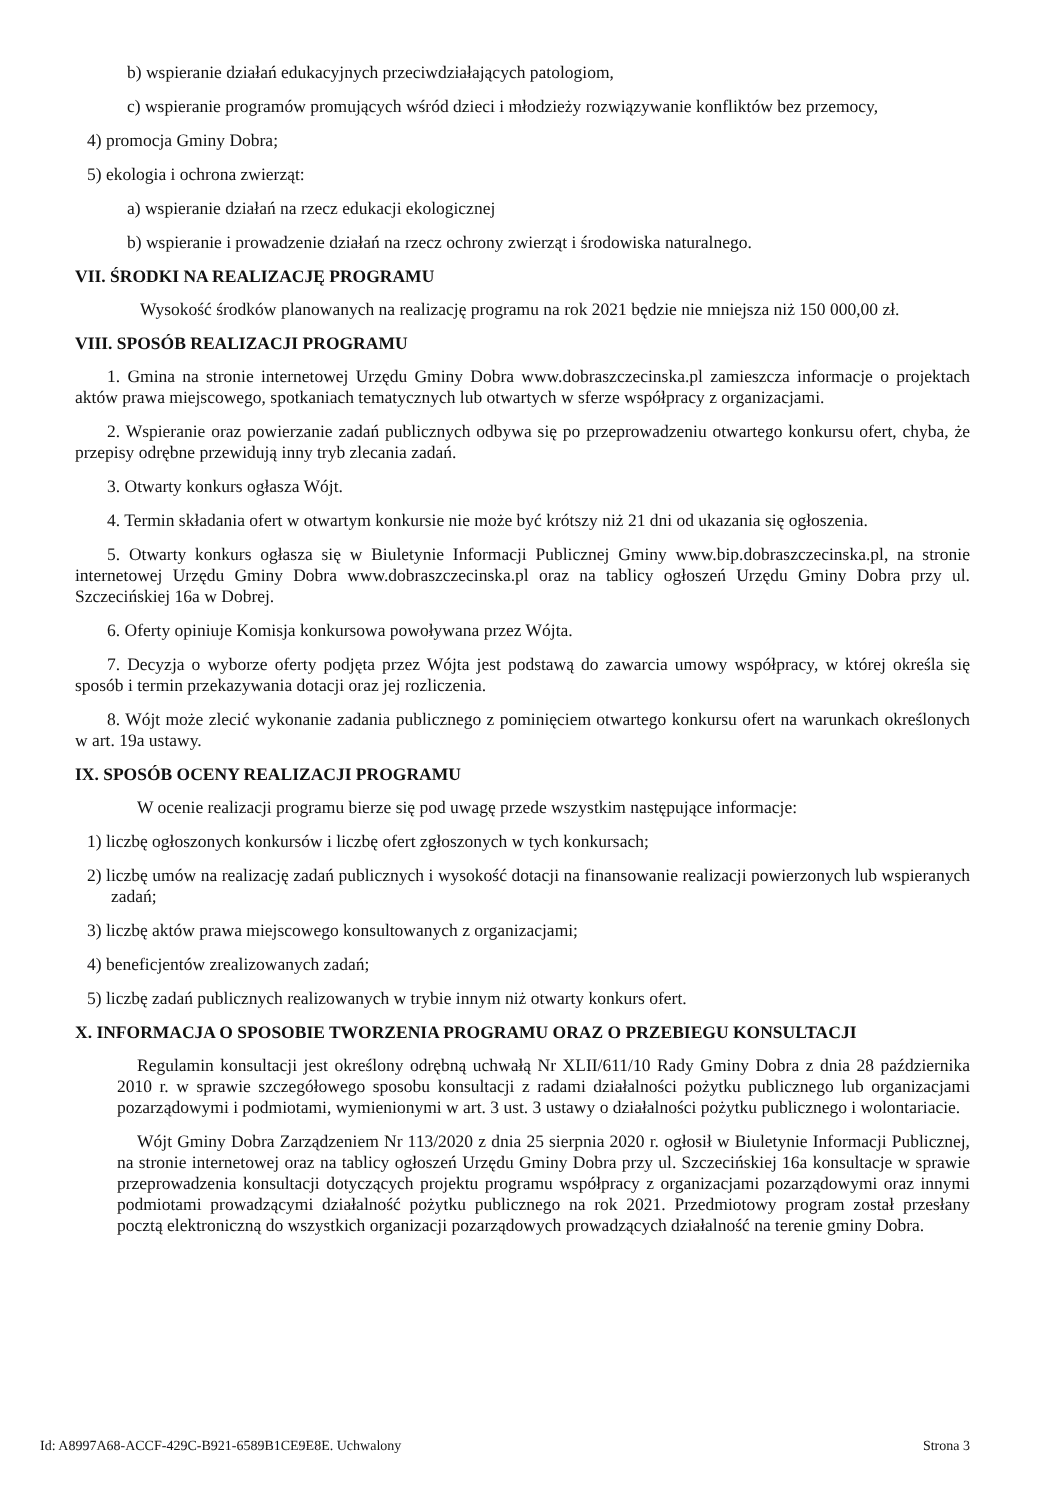b) wspieranie działań edukacyjnych przeciwdziałających patologiom,
c) wspieranie programów promujących wśród dzieci i młodzieży rozwiązywanie konfliktów bez przemocy,
4) promocja Gminy Dobra;
5) ekologia i ochrona zwierząt:
a) wspieranie działań na rzecz edukacji ekologicznej
b) wspieranie i prowadzenie działań na rzecz ochrony zwierząt i środowiska naturalnego.
VII. ŚRODKI NA REALIZACJĘ PROGRAMU
Wysokość środków planowanych na realizację programu na rok 2021 będzie nie mniejsza niż 150 000,00 zł.
VIII. SPOSÓB REALIZACJI PROGRAMU
1. Gmina na stronie internetowej Urzędu Gminy Dobra www.dobraszczecinska.pl zamieszcza informacje o projektach aktów prawa miejscowego, spotkaniach tematycznych lub otwartych w sferze współpracy z organizacjami.
2. Wspieranie oraz powierzanie zadań publicznych odbywa się po przeprowadzeniu otwartego konkursu ofert, chyba, że przepisy odrębne przewidują inny tryb zlecania zadań.
3. Otwarty konkurs ogłasza Wójt.
4. Termin składania ofert w otwartym konkursie nie może być krótszy niż 21 dni od ukazania się ogłoszenia.
5. Otwarty konkurs ogłasza się w Biuletynie Informacji Publicznej Gminy www.bip.dobraszczecinska.pl, na stronie internetowej Urzędu Gminy Dobra www.dobraszczecinska.pl oraz na tablicy ogłoszeń Urzędu Gminy Dobra przy ul. Szczecińskiej 16a w Dobrej.
6. Oferty opiniuje Komisja konkursowa powoływana przez Wójta.
7. Decyzja o wyborze oferty podjęta przez Wójta jest podstawą do zawarcia umowy współpracy, w której określa się sposób i termin przekazywania dotacji oraz jej rozliczenia.
8. Wójt może zlecić wykonanie zadania publicznego z pominięciem otwartego konkursu ofert na warunkach określonych w art. 19a ustawy.
IX. SPOSÓB OCENY REALIZACJI PROGRAMU
W ocenie realizacji programu bierze się pod uwagę przede wszystkim następujące informacje:
1) liczbę ogłoszonych konkursów i liczbę ofert zgłoszonych w tych konkursach;
2) liczbę umów na realizację zadań publicznych i wysokość dotacji na finansowanie realizacji powierzonych lub wspieranych zadań;
3) liczbę aktów prawa miejscowego konsultowanych z organizacjami;
4) beneficjentów zrealizowanych zadań;
5) liczbę zadań publicznych realizowanych w trybie innym niż otwarty konkurs ofert.
X. INFORMACJA O SPOSOBIE TWORZENIA PROGRAMU ORAZ O PRZEBIEGU KONSULTACJI
Regulamin konsultacji jest określony odrębną uchwałą Nr XLII/611/10 Rady Gminy Dobra z dnia 28 października 2010 r. w sprawie szczegółowego sposobu konsultacji z radami działalności pożytku publicznego lub organizacjami pozarządowymi i podmiotami, wymienionymi w art. 3 ust. 3 ustawy o działalności pożytku publicznego i wolontariacie.
Wójt Gminy Dobra Zarządzeniem Nr 113/2020 z dnia 25 sierpnia 2020 r. ogłosił w Biuletynie Informacji Publicznej, na stronie internetowej oraz na tablicy ogłoszeń Urzędu Gminy Dobra przy ul. Szczecińskiej 16a konsultacje w sprawie przeprowadzenia konsultacji dotyczących projektu programu współpracy z organizacjami pozarządowymi oraz innymi podmiotami prowadzącymi działalność pożytku publicznego na rok 2021. Przedmiotowy program został przesłany pocztą elektroniczną do wszystkich organizacji pozarządowych prowadzących działalność na terenie gminy Dobra.
Id: A8997A68-ACCF-429C-B921-6589B1CE9E8E. Uchwalony Strona 3